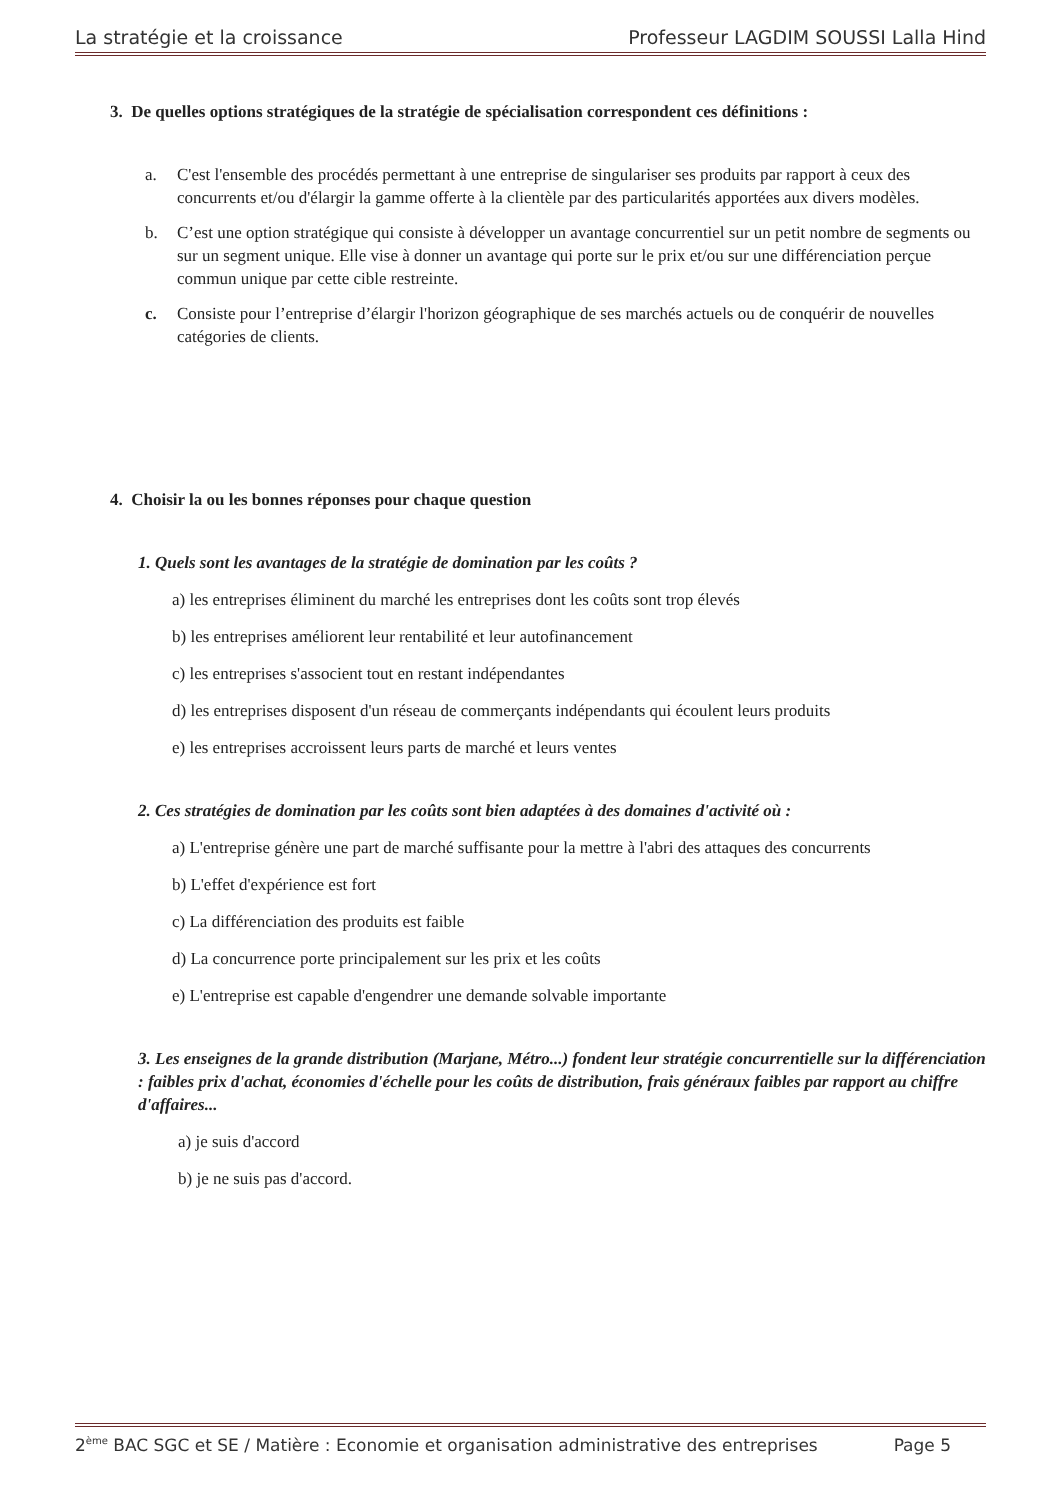La stratégie et la croissance Professeur LAGDIM SOUSSI Lalla Hind
3. De quelles options stratégiques de la stratégie de spécialisation correspondent ces définitions :
a. C'est l'ensemble des procédés permettant à une entreprise de singulariser ses produits par rapport à ceux des concurrents et/ou d'élargir la gamme offerte à la clientèle par des particularités apportées aux divers modèles.
b. C’est une option stratégique qui consiste à développer un avantage concurrentiel sur un petit nombre de segments ou sur un segment unique. Elle vise à donner un avantage qui porte sur le prix et/ou sur une différenciation perçue commun unique par cette cible restreinte.
c. Consiste pour l’entreprise d’élargir l'horizon géographique de ses marchés actuels ou de conquérir de nouvelles catégories de clients.
4. Choisir la ou les bonnes réponses pour chaque question
1. Quels sont les avantages de la stratégie de domination par les coûts ?
a) les entreprises éliminent du marché les entreprises dont les coûts sont trop élevés
b) les entreprises améliorent leur rentabilité et leur autofinancement
c) les entreprises s'associent tout en restant indépendantes
d) les entreprises disposent d'un réseau de commerçants indépendants qui écoulent leurs produits
e) les entreprises accroissent leurs parts de marché et leurs ventes
2. Ces stratégies de domination par les coûts sont bien adaptées à des domaines d'activité où :
a) L'entreprise génère une part de marché suffisante pour la mettre à l'abri des attaques des concurrents
b) L'effet d'expérience est fort
c) La différenciation des produits est faible
d) La concurrence porte principalement sur les prix et les coûts
e) L'entreprise est capable d'engendrer une demande solvable importante
3. Les enseignes de la grande distribution (Marjane, Métro...) fondent leur stratégie concurrentielle sur la différenciation : faibles prix d'achat, économies d'échelle pour les coûts de distribution, frais généraux faibles par rapport au chiffre d'affaires...
a) je suis d'accord
b) je ne suis pas d'accord.
2<sup>ème</sup> BAC SGC et SE / Matière : Economie et organisation administrative des entreprises Page 5